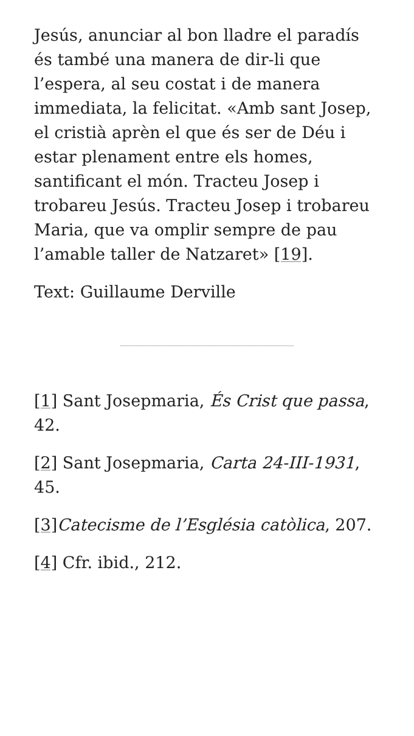Jesús, anunciar al bon lladre el paradís és també una manera de dir-li que l’espera, al seu costat i de manera immediata, la felicitat. «Amb sant Josep, el cristià aprèn el que és ser de Déu i estar plenament entre els homes, santificant el món. Tracteu Josep i trobareu Jesús. Tracteu Josep i trobareu Maria, que va omplir sempre de pau l’amable taller de Natzaret» [19].
Text: Guillaume Derville
[1] Sant Josepmaria, És Crist que passa, 42.
[2] Sant Josepmaria, Carta 24-III-1931, 45.
[3] Catecisme de l’Església catòlica, 207.
[4] Cfr. ibid., 212.